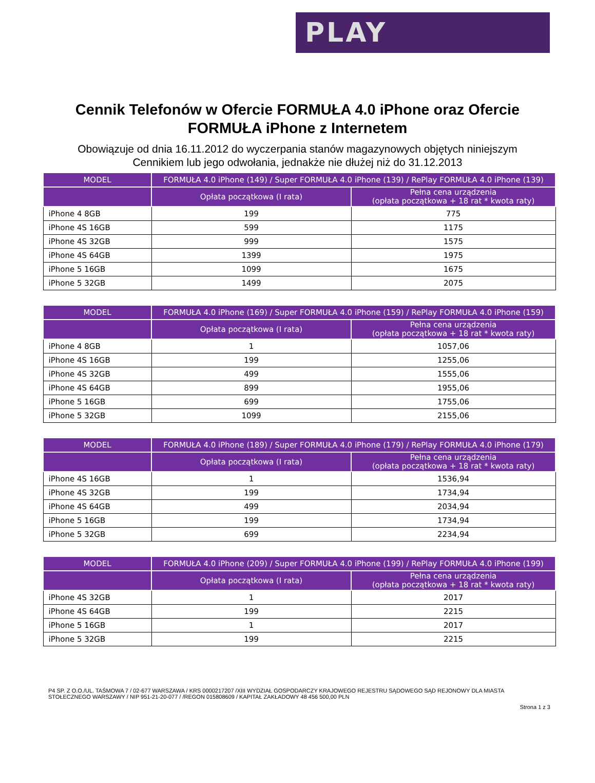PLAY
Cennik Telefonów w Ofercie FORMUŁA 4.0 iPhone oraz Ofercie
FORMUŁA iPhone z Internetem
Obowiązuje od dnia 16.11.2012 do wyczerpania stanów magazynowych objętych niniejszym
Cennikiem lub jego odwołania, jednakże nie dłużej niż do 31.12.2013
| MODEL | FORMUŁA 4.0 iPhone (149) / Super FORMUŁA 4.0 iPhone (139) / RePlay FORMUŁA 4.0 iPhone (139) | |
| --- | --- | --- |
| | Opłata początkowa (I rata) | Pełna cena urządzenia (opłata początkowa + 18 rat * kwota raty) |
| iPhone 4 8GB | 199 | 775 |
| iPhone 4S 16GB | 599 | 1175 |
| iPhone 4S 32GB | 999 | 1575 |
| iPhone 4S 64GB | 1399 | 1975 |
| iPhone 5 16GB | 1099 | 1675 |
| iPhone 5 32GB | 1499 | 2075 |
| MODEL | FORMUŁA 4.0 iPhone (169) / Super FORMUŁA 4.0 iPhone (159) / RePlay FORMUŁA 4.0 iPhone (159) | |
| --- | --- | --- |
| | Opłata początkowa (I rata) | Pełna cena urządzenia (opłata początkowa + 18 rat * kwota raty) |
| iPhone 4 8GB | 1 | 1057,06 |
| iPhone 4S 16GB | 199 | 1255,06 |
| iPhone 4S 32GB | 499 | 1555,06 |
| iPhone 4S 64GB | 899 | 1955,06 |
| iPhone 5 16GB | 699 | 1755,06 |
| iPhone 5 32GB | 1099 | 2155,06 |
| MODEL | FORMUŁA 4.0 iPhone (189) / Super FORMUŁA 4.0 iPhone (179) / RePlay FORMUŁA 4.0 iPhone (179) | |
| --- | --- | --- |
| | Opłata początkowa (I rata) | Pełna cena urządzenia (opłata początkowa + 18 rat * kwota raty) |
| iPhone 4S 16GB | 1 | 1536,94 |
| iPhone 4S 32GB | 199 | 1734,94 |
| iPhone 4S 64GB | 499 | 2034,94 |
| iPhone 5 16GB | 199 | 1734,94 |
| iPhone 5 32GB | 699 | 2234,94 |
| MODEL | FORMUŁA 4.0 iPhone (209) / Super FORMUŁA 4.0 iPhone (199) / RePlay FORMUŁA 4.0 iPhone (199) | |
| --- | --- | --- |
| | Opłata początkowa (I rata) | Pełna cena urządzenia (opłata początkowa + 18 rat * kwota raty) |
| iPhone 4S 32GB | 1 | 2017 |
| iPhone 4S 64GB | 199 | 2215 |
| iPhone 5 16GB | 1 | 2017 |
| iPhone 5 32GB | 199 | 2215 |
P4 SP. Z O.O./UL. TAŚMOWA 7 / 02-677 WARSZAWA / KRS 0000217207 /XIII WYDZIAŁ GOSPODARCZY KRAJOWEGO REJESTRU SĄDOWEGO SĄD REJONOWY DLA MIASTA STOŁECZNEGO WARSZAWY / NIP 951-21-20-077 / /REGON 015808609 / KAPITAŁ ZAKŁADOWY 48 456 500,00 PLN
Strona 1 z 3